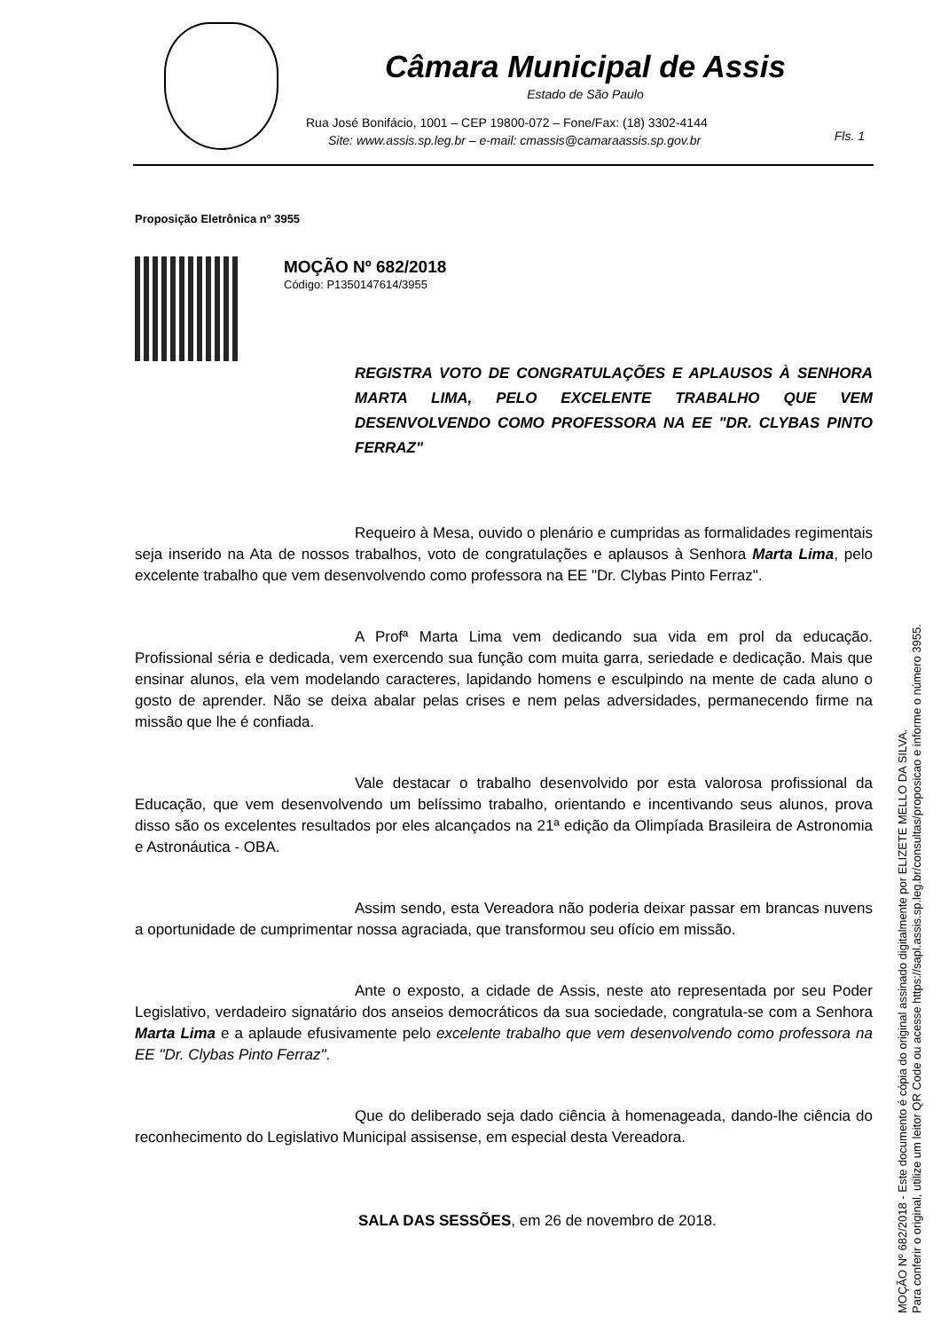Câmara Municipal de Assis
Estado de São Paulo
Rua José Bonifácio, 1001 – CEP 19800-072 – Fone/Fax: (18) 3302-4144
Site: www.assis.sp.leg.br – e-mail: cmassis@camaraassis.sp.gov.br
Fls. 1
Proposição Eletrônica nº 3955
MOÇÃO Nº 682/2018
Código: P1350147614/3955
REGISTRA VOTO DE CONGRATULAÇÕES E APLAUSOS À SENHORA MARTA LIMA, PELO EXCELENTE TRABALHO QUE VEM DESENVOLVENDO COMO PROFESSORA NA EE "DR. CLYBAS PINTO FERRAZ"
Requeiro à Mesa, ouvido o plenário e cumpridas as formalidades regimentais seja inserido na Ata de nossos trabalhos, voto de congratulações e aplausos à Senhora Marta Lima, pelo excelente trabalho que vem desenvolvendo como professora na EE "Dr. Clybas Pinto Ferraz".
A Profª Marta Lima vem dedicando sua vida em prol da educação. Profissional séria e dedicada, vem exercendo sua função com muita garra, seriedade e dedicação. Mais que ensinar alunos, ela vem modelando caracteres, lapidando homens e esculpindo na mente de cada aluno o gosto de aprender. Não se deixa abalar pelas crises e nem pelas adversidades, permanecendo firme na missão que lhe é confiada.
Vale destacar o trabalho desenvolvido por esta valorosa profissional da Educação, que vem desenvolvendo um belíssimo trabalho, orientando e incentivando seus alunos, prova disso são os excelentes resultados por eles alcançados na 21ª edição da Olimpíada Brasileira de Astronomia e Astronáutica - OBA.
Assim sendo, esta Vereadora não poderia deixar passar em brancas nuvens a oportunidade de cumprimentar nossa agraciada, que transformou seu ofício em missão.
Ante o exposto, a cidade de Assis, neste ato representada por seu Poder Legislativo, verdadeiro signatário dos anseios democráticos da sua sociedade, congratula-se com a Senhora Marta Lima e a aplaude efusivamente pelo excelente trabalho que vem desenvolvendo como professora na EE "Dr. Clybas Pinto Ferraz".
Que do deliberado seja dado ciência à homenageada, dando-lhe ciência do reconhecimento do Legislativo Municipal assisense, em especial desta Vereadora.
SALA DAS SESSÕES, em 26 de novembro de 2018.
MOÇÃO Nº 682/2018 - Este documento é cópia do original assinado digitalmente por ELIZETE MELLO DA SILVA.
Para conferir o original, utilize um leitor QR Code ou acesse https://sapl.assis.sp.leg.br/consultas/proposicao e informe o número 3955.